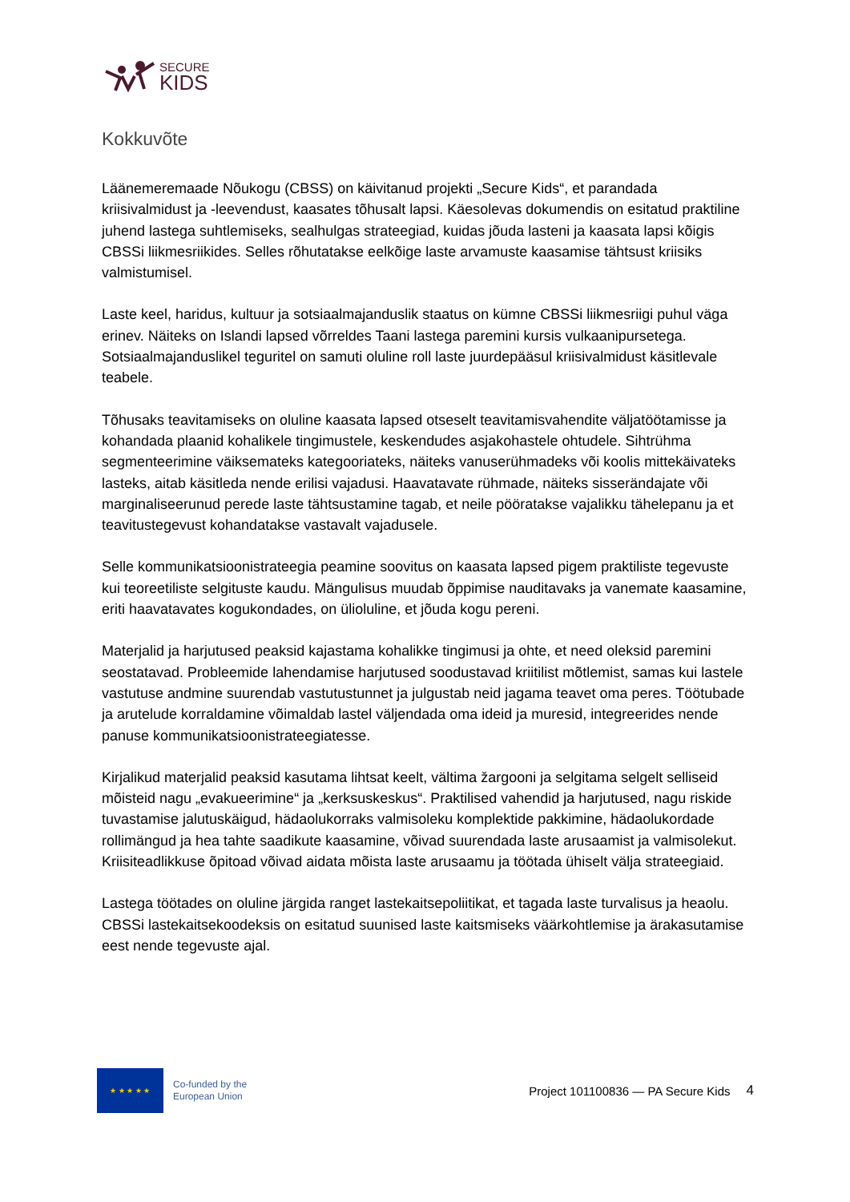SECURE
KIDS
Kokkuvõte
Läänemeremaade Nõukogu (CBSS) on käivitanud projekti „Secure Kids“, et parandada kriisivalmidust ja -leevendust, kaasates tõhusalt lapsi. Käesolevas dokumendis on esitatud praktiline juhend lastega suhtlemiseks, sealhulgas strateegiad, kuidas jõuda lasteni ja kaasata lapsi kõigis CBSSi liikmesriikides. Selles rõhutatakse eelkõige laste arvamuste kaasamise tähtsust kriisiks valmistumisel.
Laste keel, haridus, kultuur ja sotsiaalmajanduslik staatus on kümne CBSSi liikmesriigi puhul väga erinev. Näiteks on Islandi lapsed võrreldes Taani lastega paremini kursis vulkaanipursetega. Sotsiaalmajanduslikel teguritel on samuti oluline roll laste juurdepääsul kriisivalmidust käsitlevale teabele.
Tõhusaks teavitamiseks on oluline kaasata lapsed otseselt teavitamisvahendite väljatöötamisse ja kohandada plaanid kohalikele tingimustele, keskendudes asjakohastele ohtudele. Sihtrühma segmenteerimine väiksemateks kategooriateks, näiteks vanuserühmadeks või koolis mittekäivateks lasteks, aitab käsitleda nende erilisi vajadusi. Haavatavate rühmade, näiteks sisserändajate või marginaliseerunud perede laste tähtsustamine tagab, et neile pööratakse vajalikku tähelepanu ja et teavitustegevust kohandatakse vastavalt vajadusele.
Selle kommunikatsioonistrateegia peamine soovitus on kaasata lapsed pigem praktiliste tegevuste kui teoreetiliste selgituste kaudu. Mängulisus muudab õppimise nauditavaks ja vanemate kaasamine, eriti haavatavates kogukondades, on ülioluline, et jõuda kogu pereni.
Materjalid ja harjutused peaksid kajastama kohalikke tingimusi ja ohte, et need oleksid paremini seostatavad. Probleemide lahendamise harjutused soodustavad kriitilist mõtlemist, samas kui lastele vastutuse andmine suurendab vastutustunnet ja julgustab neid jagama teavet oma peres. Töötubade ja arutelude korraldamine võimaldab lastel väljendada oma ideid ja muresid, integreerides nende panuse kommunikatsioonistrateegiatesse.
Kirjalikud materjalid peaksid kasutama lihtsat keelt, vältima žargooni ja selgitama selgelt selliseid mõisteid nagu „evakueerimine“ ja „kerksuskeskus“. Praktilised vahendid ja harjutused, nagu riskide tuvastamise jalutuskäigud, hädaolukorraks valmisoleku komplektide pakkimine, hädaolukordade rollimängud ja hea tahte saadikute kaasamine, võivad suurendada laste arusaamist ja valmisolekut. Kriisiteadlikkuse õpitoad võivad aidata mõista laste arusaamu ja töötada ühiselt välja strateegiaid.
Lastega töötades on oluline järgida ranget lastekaitsepoliitikat, et tagada laste turvalisus ja heaolu. CBSSi lastekaitsekoodeksis on esitatud suunised laste kaitsmiseks väärkohtlemise ja ärakasutamise eest nende tegevuste ajal.
★ ★ ★ ★ ★
Co-funded by the
European Union
Project 101100836 — PA Secure Kids
4